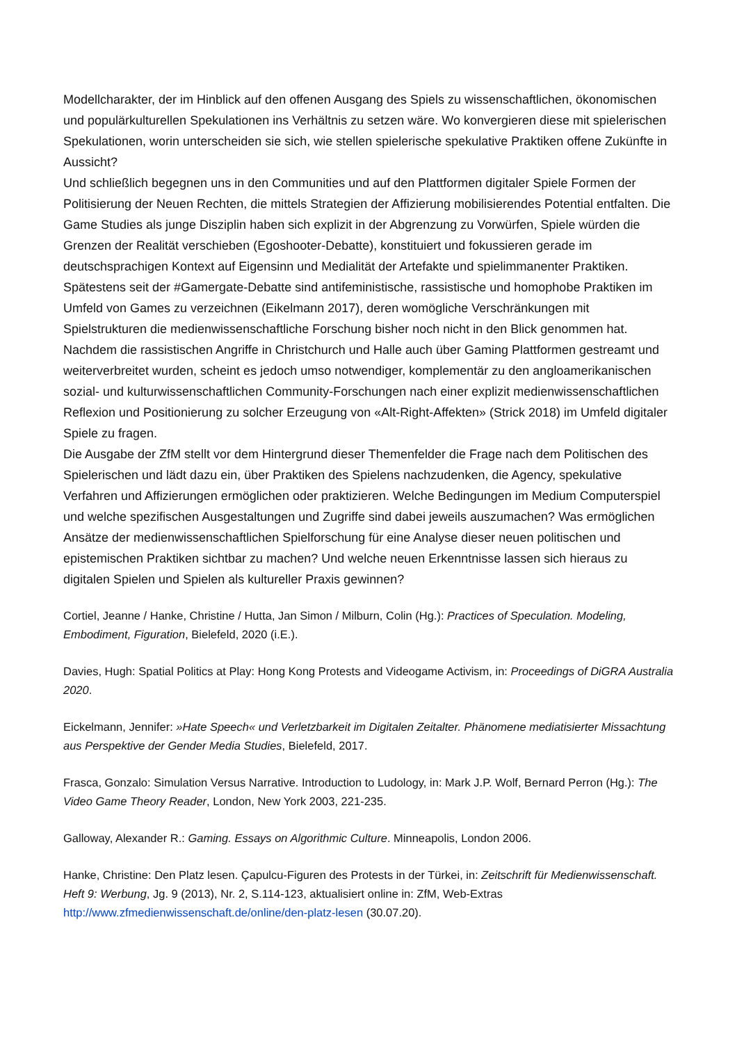Modellcharakter, der im Hinblick auf den offenen Ausgang des Spiels zu wissenschaftlichen, ökonomischen und populärkulturellen Spekulationen ins Verhältnis zu setzen wäre. Wo konvergieren diese mit spielerischen Spekulationen, worin unterscheiden sie sich, wie stellen spielerische spekulative Praktiken offene Zukünfte in Aussicht?
Und schließlich begegnen uns in den Communities und auf den Plattformen digitaler Spiele Formen der Politisierung der Neuen Rechten, die mittels Strategien der Affizierung mobilisierendes Potential entfalten. Die Game Studies als junge Disziplin haben sich explizit in der Abgrenzung zu Vorwürfen, Spiele würden die Grenzen der Realität verschieben (Egoshooter-Debatte), konstituiert und fokussieren gerade im deutschsprachigen Kontext auf Eigensinn und Medialität der Artefakte und spielimmanenter Praktiken. Spätestens seit der #Gamergate-Debatte sind antifeministische, rassistische und homophobe Praktiken im Umfeld von Games zu verzeichnen (Eikelmann 2017), deren womögliche Verschränkungen mit Spielstrukturen die medienwissenschaftliche Forschung bisher noch nicht in den Blick genommen hat. Nachdem die rassistischen Angriffe in Christchurch und Halle auch über Gaming Plattformen gestreamt und weiterverbreitet wurden, scheint es jedoch umso notwendiger, komplementär zu den angloamerikanischen sozial- und kulturwissenschaftlichen Community-Forschungen nach einer explizit medienwissenschaftlichen Reflexion und Positionierung zu solcher Erzeugung von «Alt-Right-Affekten» (Strick 2018) im Umfeld digitaler Spiele zu fragen.
Die Ausgabe der ZfM stellt vor dem Hintergrund dieser Themenfelder die Frage nach dem Politischen des Spielerischen und lädt dazu ein, über Praktiken des Spielens nachzudenken, die Agency, spekulative Verfahren und Affizierungen ermöglichen oder praktizieren. Welche Bedingungen im Medium Computerspiel und welche spezifischen Ausgestaltungen und Zugriffe sind dabei jeweils auszumachen? Was ermöglichen Ansätze der medienwissenschaftlichen Spielforschung für eine Analyse dieser neuen politischen und epistemischen Praktiken sichtbar zu machen? Und welche neuen Erkenntnisse lassen sich hieraus zu digitalen Spielen und Spielen als kultureller Praxis gewinnen?
Cortiel, Jeanne / Hanke, Christine / Hutta, Jan Simon / Milburn, Colin (Hg.): Practices of Speculation. Modeling, Embodiment, Figuration, Bielefeld, 2020 (i.E.).
Davies, Hugh: Spatial Politics at Play: Hong Kong Protests and Videogame Activism, in: Proceedings of DiGRA Australia 2020.
Eickelmann, Jennifer: »Hate Speech« und Verletzbarkeit im Digitalen Zeitalter. Phänomene mediatisierter Missachtung aus Perspektive der Gender Media Studies, Bielefeld, 2017.
Frasca, Gonzalo: Simulation Versus Narrative. Introduction to Ludology, in: Mark J.P. Wolf, Bernard Perron (Hg.): The Video Game Theory Reader, London, New York 2003, 221-235.
Galloway, Alexander R.: Gaming. Essays on Algorithmic Culture. Minneapolis, London 2006.
Hanke, Christine: Den Platz lesen. Çapulcu-Figuren des Protests in der Türkei, in: Zeitschrift für Medienwissenschaft. Heft 9: Werbung, Jg. 9 (2013), Nr. 2, S.114-123, aktualisiert online in: ZfM, Web-Extras http://www.zfmedienwissenschaft.de/online/den-platz-lesen (30.07.20).